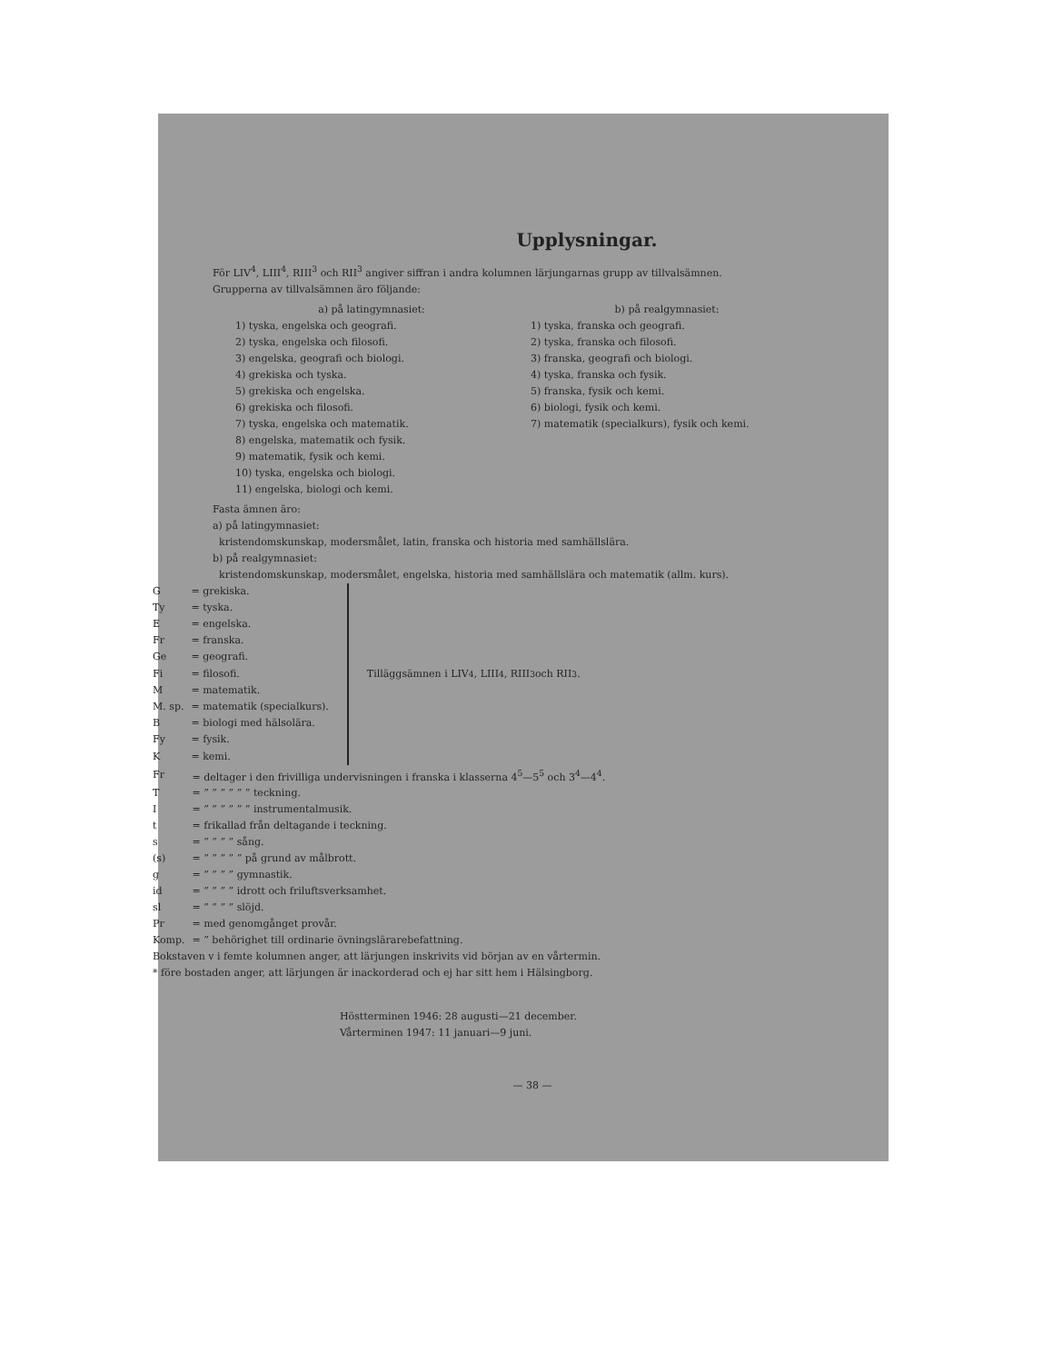Upplysningar.
För LIV<sup>4</sup>, LIII<sup>4</sup>, RIII<sup>3</sup> och RII<sup>3</sup> angiver siffran i andra kolumnen lärjungarnas grupp av tillvalsämnen.
Grupperna av tillvalsämnen äro följande:
a) på latingymnasiet:
1) tyska, engelska och geografi.
2) tyska, engelska och filosofi.
3) engelska, geografi och biologi.
4) grekiska och tyska.
5) grekiska och engelska.
6) grekiska och filosofi.
7) tyska, engelska och matematik.
8) engelska, matematik och fysik.
9) matematik, fysik och kemi.
10) tyska, engelska och biologi.
11) engelska, biologi och kemi.
b) på realgymnasiet:
1) tyska, franska och geografi.
2) tyska, franska och filosofi.
3) franska, geografi och biologi.
4) tyska, franska och fysik.
5) franska, fysik och kemi.
6) biologi, fysik och kemi.
7) matematik (specialkurs), fysik och kemi.
Fasta ämnen äro:
a) på latingymnasiet:
kristendomskunskap, modersmålet, latin, franska och historia med samhällslära.
b) på realgymnasiet:
kristendomskunskap, modersmålet, engelska, historia med samhällslära och matematik (allm. kurs).
| G | = grekiska. |
| Ty | = tyska. |
| E | = engelska. |
| Fr | = franska. |
| Ge | = geografi. |
| Fi | = filosofi. |
| M | = matematik. |
| M. sp. | = matematik (specialkurs). |
| B | = biologi med hälsolära. |
| Fy | = fysik. |
| K | = kemi. |
Tilläggsämnen i LIV<sup>4</sup>, LIII<sup>4</sup>, RIII<sup>3</sup> och RII<sup>3</sup>.
| Fr | = deltager i den frivilliga undervisningen i franska i klasserna 4<sup>5</sup>—5<sup>5</sup> och 3<sup>4</sup>—4<sup>4</sup>. |
| T | = ” ” ” ” ” ” teckning. |
| I | = ” ” ” ” ” ” instrumentalmusik. |
| t | = frikallad från deltagande i teckning. |
| s | = ” ” ” ” sång. |
| (s) | = ” ” ” ” ” på grund av målbrott. |
| g | = ” ” ” ” gymnastik. |
| id | = ” ” ” ” idrott och friluftsverksamhet. |
| sl | = ” ” ” ” slöjd. |
| Pr | = med genomgånget provår. |
| Komp. | = ” behörighet till ordinarie övningslärarebefattning. |
| Bokstaven v i femte kolumnen anger, att lärjungen inskrivits vid början av en vårtermin. | |
| * före bostaden anger, att lärjungen är inackorderad och ej har sitt hem i Hälsingborg. | |
Höstterminen 1946: 28 augusti—21 december.
Vårterminen 1947: 11 januari—9 juni.
— 38 —